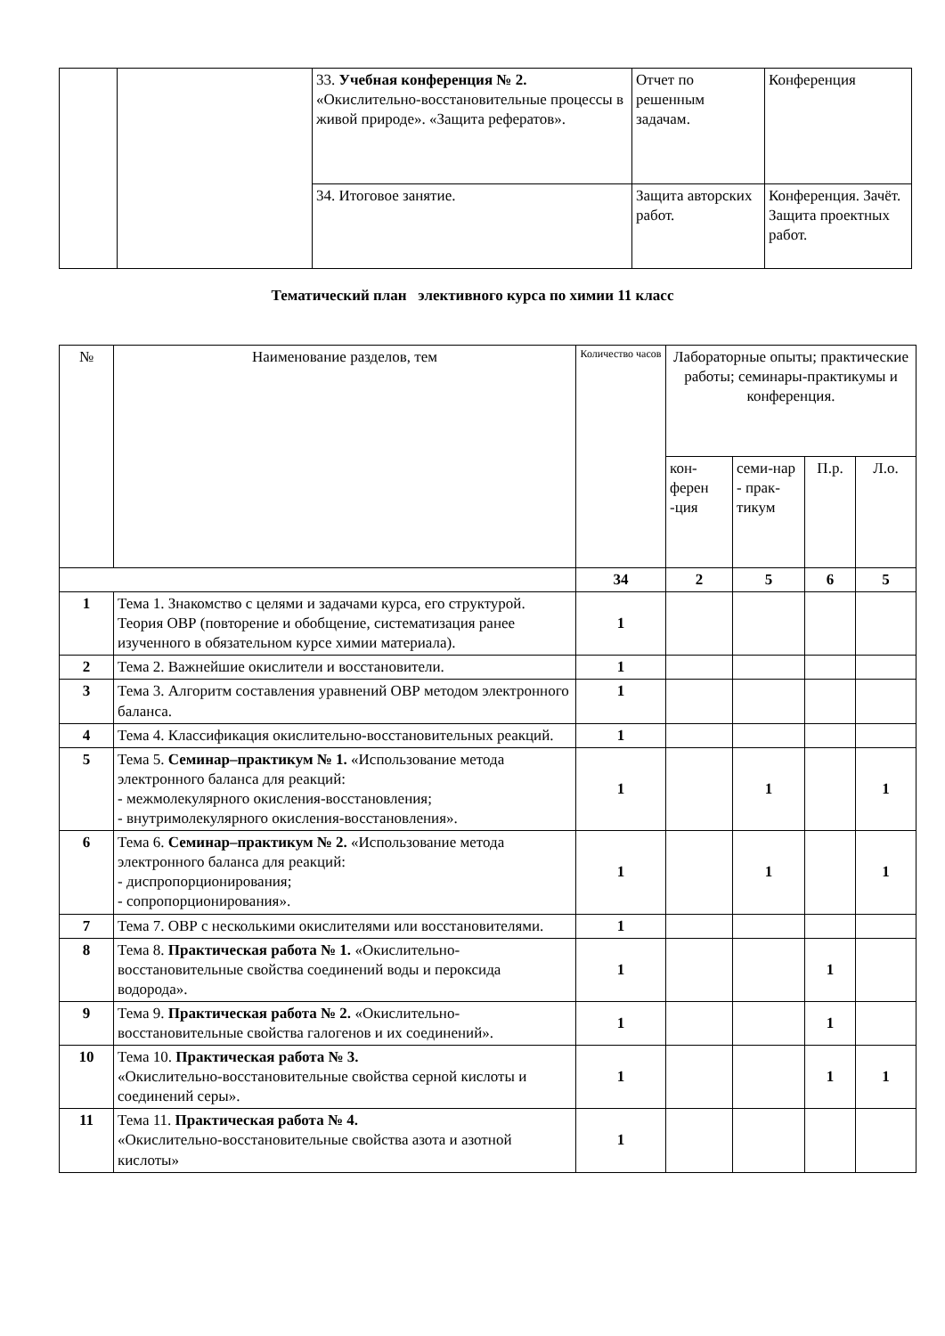| | | 33. Учебная конференция № 2. «Окислительно-восстановительные процессы в живой природе». «Защита рефератов». | Отчет по решенным задачам. | Конференция |
| | | 34. Итоговое занятие. | Защита авторских работ. | Конференция. Зачёт. Защита проектных работ. |
Тематический план элективного курса по химии 11 класс
| № | Наименование разделов, тем | Количество часов | Лабораторные опыты; практические работы; семинары-практикумы и конференция. | | | |
| | | | кон-ферен -ция | семи-нар - прак-тикум | П.р. | Л.о. |
| | | 34 | 2 | 5 | 6 | 5 |
| 1 | Тема 1. Знакомство с целями и задачами курса, его структурой. Теория ОВР (повторение и обобщение, систематизация ранее изученного в обязательном курсе химии материала). | 1 | | | | |
| 2 | Тема 2. Важнейшие окислители и восстановители. | 1 | | | | |
| 3 | Тема 3. Алгоритм составления уравнений ОВР методом электронного баланса. | 1 | | | | |
| 4 | Тема 4. Классификация окислительно-восстановительных реакций. | 1 | | | | |
| 5 | Тема 5. Семинар–практикум № 1. «Использование метода электронного баланса для реакций: - межмолекулярного окисления-восстановления; - внутримолекулярного окисления-восстановления». | 1 | | 1 | | 1 |
| 6 | Тема 6. Семинар–практикум № 2. «Использование метода электронного баланса для реакций: - диспропорционирования; - сопропорционирования». | 1 | | 1 | | 1 |
| 7 | Тема 7. ОВР с несколькими окислителями или восстановителями. | 1 | | | | |
| 8 | Тема 8. Практическая работа № 1. «Окислительно-восстановительные свойства соединений воды и пероксида водорода». | 1 | | | 1 | |
| 9 | Тема 9. Практическая работа № 2. «Окислительно-восстановительные свойства галогенов и их соединений». | 1 | | | 1 | |
| 10 | Тема 10. Практическая работа № 3. «Окислительно-восстановительные свойства серной кислоты и соединений серы». | 1 | | | 1 | 1 |
| 11 | Тема 11. Практическая работа № 4. «Окислительно-восстановительные свойства азота и азотной кислоты» | 1 | | | | |